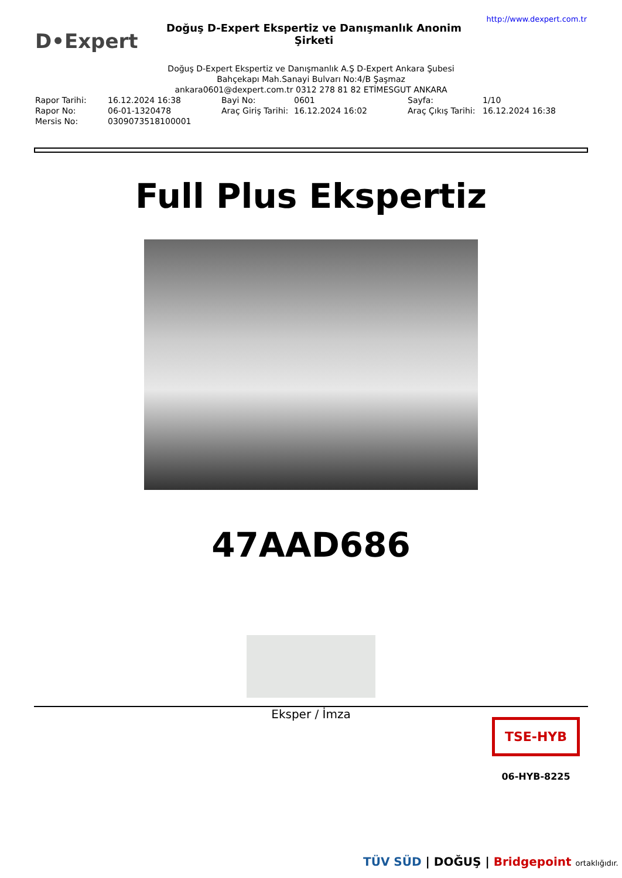D•Expert
Doğuş D-Expert Ekspertiz ve Danışmanlık Anonim Şirketi
http://www.dexpert.com.tr
Doğuş D-Expert Ekspertiz ve Danışmanlık A.Ş D-Expert Ankara Şubesi
Bahçekapı Mah.Sanayi Bulvarı No:4/B Şaşmaz
ankara0601@dexpert.com.tr 0312 278 81 82 ETİMESGUT ANKARA
| Rapor Tarihi: | 16.12.2024 16:38 | Bayi No: | 0601 | Sayfa: | 1/10 |
| Rapor No: | 06-01-1320478 | Araç Giriş Tarihi: | 16.12.2024 16:02 | Araç Çıkış Tarihi: | 16.12.2024 16:38 |
| Mersis No: | 0309073518100001 | | | | |
Full Plus Ekspertiz
47AAD686
Eksper / İmza
TSE-HYB
06-HYB-8225
TÜV SÜD | DOĞUŞ | Bridgepoint ortaklığıdır.